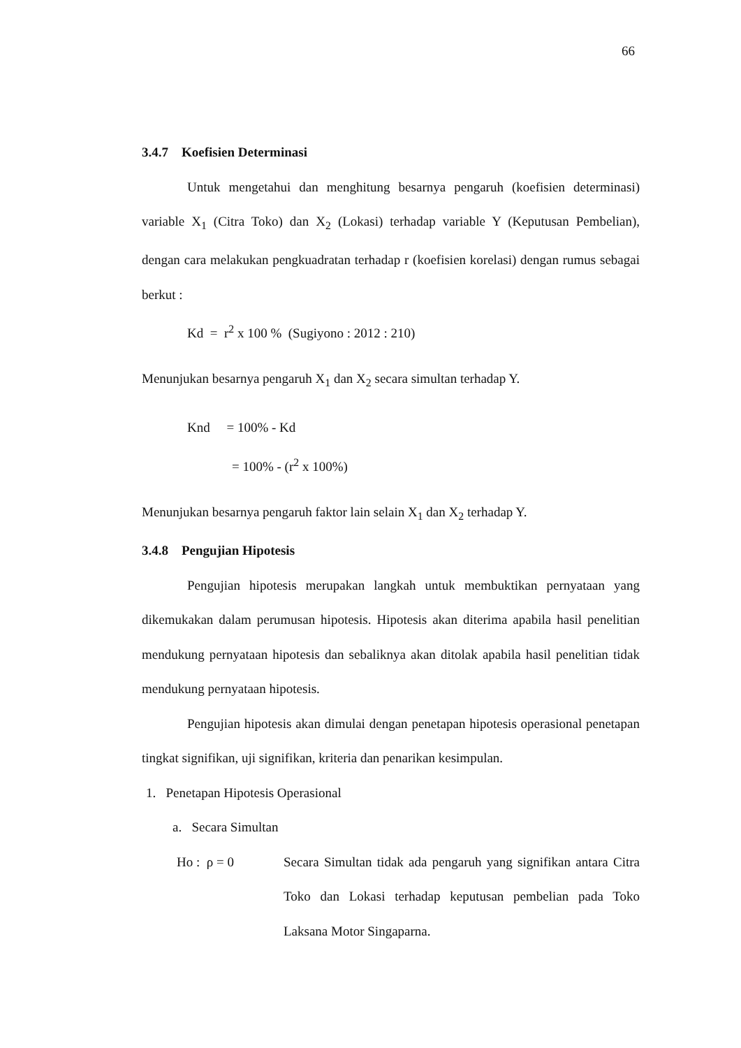66
3.4.7 Koefisien Determinasi
Untuk mengetahui dan menghitung besarnya pengaruh (koefisien determinasi) variable X<sub>1</sub> (Citra Toko) dan X<sub>2</sub> (Lokasi) terhadap variable Y (Keputusan Pembelian), dengan cara melakukan pengkuadratan terhadap r (koefisien korelasi) dengan rumus sebagai berkut :
Kd = r<sup>2</sup> x 100 % (Sugiyono : 2012 : 210)
Menunjukan besarnya pengaruh X<sub>1</sub> dan X<sub>2</sub> secara simultan terhadap Y.
Knd = 100% - Kd
= 100% - (r<sup>2</sup> x 100%)
Menunjukan besarnya pengaruh faktor lain selain X<sub>1</sub> dan X<sub>2</sub> terhadap Y.
3.4.8 Pengujian Hipotesis
Pengujian hipotesis merupakan langkah untuk membuktikan pernyataan yang dikemukakan dalam perumusan hipotesis. Hipotesis akan diterima apabila hasil penelitian mendukung pernyataan hipotesis dan sebaliknya akan ditolak apabila hasil penelitian tidak mendukung pernyataan hipotesis.
Pengujian hipotesis akan dimulai dengan penetapan hipotesis operasional penetapan tingkat signifikan, uji signifikan, kriteria dan penarikan kesimpulan.
1. Penetapan Hipotesis Operasional
a. Secara Simultan
Ho : ρ = 0 Secara Simultan tidak ada pengaruh yang signifikan antara Citra Toko dan Lokasi terhadap keputusan pembelian pada Toko Laksana Motor Singaparna.